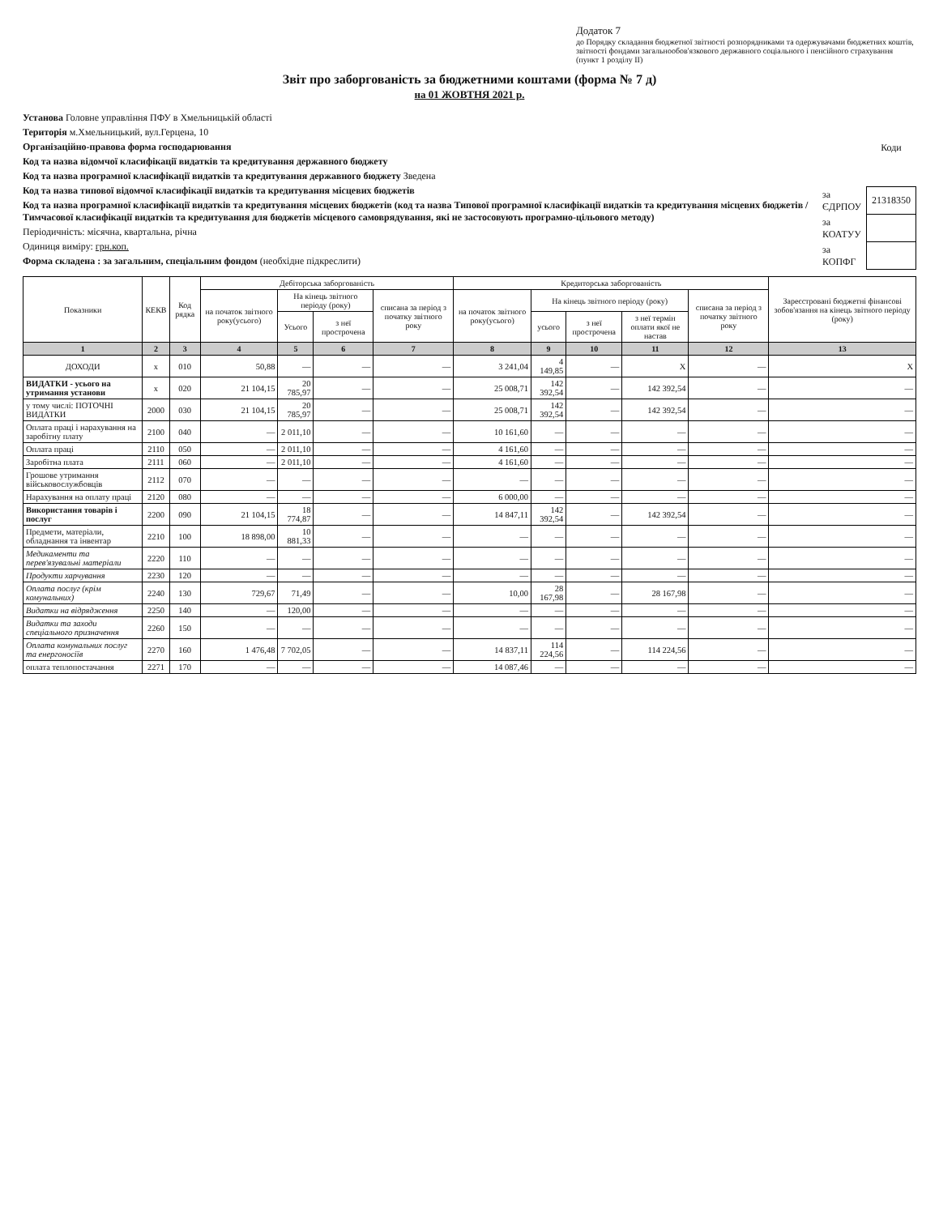Додаток 7
до Порядку складання бюджетної звітності розпорядниками та одержувачами бюджетних коштів, звітності фондами загальнообов'язкового державного соціального і пенсійного страхування (пункт 1 розділу II)
Звіт про заборгованість за бюджетними коштами (форма № 7 д)
на 01 ЖОВТНЯ 2021 р.
Установа Головне управління ПФУ в Хмельницькій області
Територія м.Хмельницький, вул.Герцена, 10
Організаційно-правова форма господарювання
Код та назва відомчої класифікації видатків та кредитування державного бюджету
Код та назва програмної класифікації видатків та кредитування державного бюджету Зведена
Код та назва типової відомчої класифікації видатків та кредитування місцевих бюджетів
Код та назва програмної класифікації видатків та кредитування місцевих бюджетів (код та назва Типової програмної класифікації видатків та кредитування місцевих бюджетів / Тимчасової класифікації видатків та кредитування для бюджетів місцевого самоврядування, які не застосовують програмно-цільового методу)
Періодичність: місячна, квартальна, річна
Одиниця виміру: грн.коп.
Форма складена : за загальним, спеціальним фондом (необхідне підкреслити)
| | Коди |
| за ЄДРПОУ | 21318350 |
| за КОАТУУ | |
| за КОПФГ | |
| Показники | КЕКВ | Код рядка | Дебіторська заборгованість | | | | Кредиторська заборгованість | | | | | Зареєстровані бюджетні фінансові зобов'язання на кінець звітного періоду (року) |
| --- | --- | --- | --- | --- | --- | --- | --- | --- | --- | --- | --- | --- |
| | | | на початок звітного року(усього) | На кінець звітного періоду (року) | | списана за період з початку звітного року | на початок звітного року(усього) | На кінець звітного періоду (року) | | | списана за період з початку звітного року | |
| | | | | Усього | з неї прострочена | | | усього | з неї прострочена | з неї термін оплати якої не настав | | |
| 1 | 2 | 3 | 4 | 5 | 6 | 7 | 8 | 9 | 10 | 11 | 12 | 13 |
| ДОХОДИ | x | 010 | 50,88 | — | — | — | 3 241,04 | 4 149,85 | — | X | — | X |
| ВИДАТКИ - усього на утримання установи | x | 020 | 21 104,15 | 20 785,97 | — | — | 25 008,71 | 142 392,54 | — | 142 392,54 | — | — |
| у тому числі: ПОТОЧНІ ВИДАТКИ | 2000 | 030 | 21 104,15 | 20 785,97 | — | — | 25 008,71 | 142 392,54 | — | 142 392,54 | — | — |
| Оплата праці і нарахування на заробітну плату | 2100 | 040 | — | 2 011,10 | — | — | 10 161,60 | — | — | — | — | — |
| Оплата праці | 2110 | 050 | — | 2 011,10 | — | — | 4 161,60 | — | — | — | — | — |
| Заробітна плата | 2111 | 060 | — | 2 011,10 | — | — | 4 161,60 | — | — | — | — | — |
| Грошове утримання військовослужбовців | 2112 | 070 | — | — | — | — | — | — | — | — | — | — |
| Нарахування на оплату праці | 2120 | 080 | — | — | — | — | 6 000,00 | — | — | — | — | — |
| Використання товарів і послуг | 2200 | 090 | 21 104,15 | 18 774,87 | — | — | 14 847,11 | 142 392,54 | — | 142 392,54 | — | — |
| Предмети, матеріали, обладнання та інвентар | 2210 | 100 | 18 898,00 | 10 881,33 | — | — | — | — | — | — | — | — |
| Медикаменти та перев'язувальні матеріали | 2220 | 110 | — | — | — | — | — | — | — | — | — | — |
| Продукти харчування | 2230 | 120 | — | — | — | — | — | — | — | — | — | — |
| Оплата послуг (крім комунальних) | 2240 | 130 | 729,67 | 71,49 | — | — | 10,00 | 28 167,98 | — | 28 167,98 | — | — |
| Видатки на відрядження | 2250 | 140 | — | 120,00 | — | — | — | — | — | — | — | — |
| Видатки та заходи спеціального призначення | 2260 | 150 | — | — | — | — | — | — | — | — | — | — |
| Оплата комунальних послуг та енергоносіїв | 2270 | 160 | 1 476,48 | 7 702,05 | — | — | 14 837,11 | 114 224,56 | — | 114 224,56 | — | — |
| оплата теплопостачання | 2271 | 170 | — | — | — | — | 14 087,46 | — | — | — | — | — |